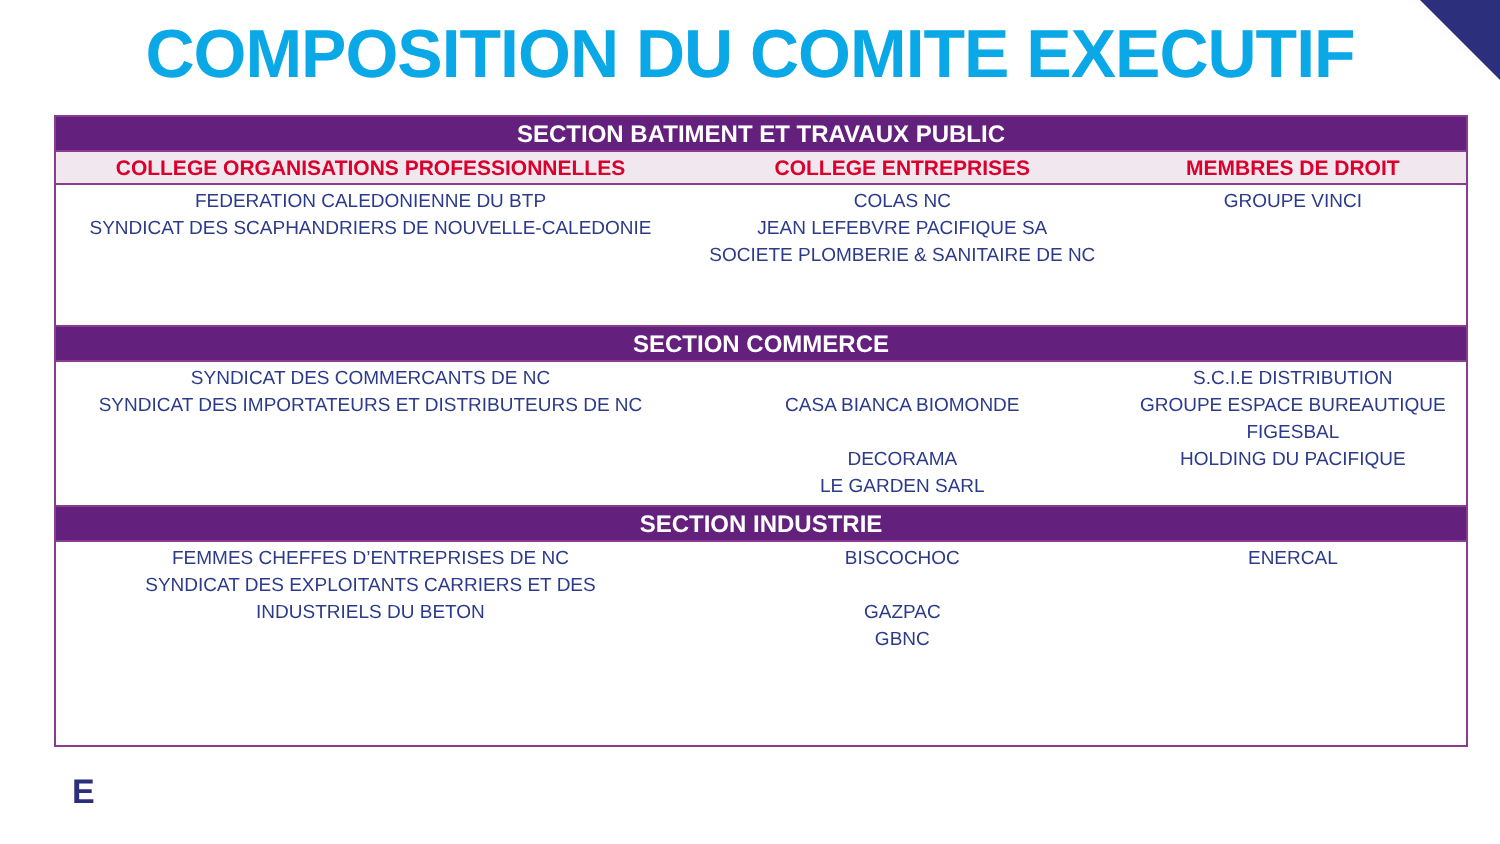COMPOSITION DU COMITE EXECUTIF
| SECTION BATIMENT ET TRAVAUX PUBLIC | | |
| --- | --- | --- |
| COLLEGE ORGANISATIONS PROFESSIONNELLES | COLLEGE ENTREPRISES | MEMBRES DE DROIT |
| FEDERATION CALEDONIENNE DU BTP SYNDICAT DES SCAPHANDRIERS DE NOUVELLE-CALEDONIE | COLAS NC JEAN LEFEBVRE PACIFIQUE SA SOCIETE PLOMBERIE & SANITAIRE DE NC | GROUPE VINCI |
| SECTION COMMERCE | | |
| SYNDICAT DES COMMERCANTS DE NC SYNDICAT DES IMPORTATEURS ET DISTRIBUTEURS DE NC | CASA BIANCA BIOMONDE DECORAMA LE GARDEN SARL | S.C.I.E DISTRIBUTION GROUPE ESPACE BUREAUTIQUE FIGESBAL HOLDING DU PACIFIQUE |
| SECTION INDUSTRIE | | |
| FEMMES CHEFFES D’ENTREPRISES DE NC SYNDICAT DES EXPLOITANTS CARRIERS ET DES INDUSTRIELS DU BETON | BISCOCHOC GAZPAC GBNC | ENERCAL |
E